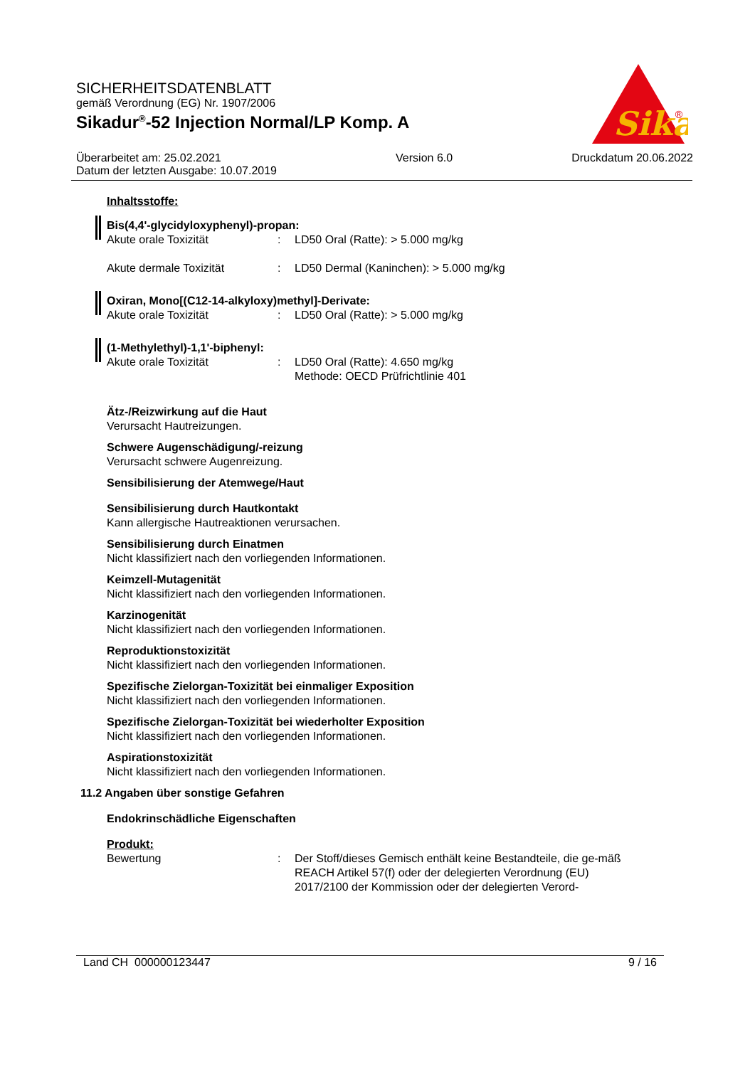SICHERHEITSDATENBLATT
gemäß Verordnung (EG) Nr. 1907/2006
Sikadur<sup>®</sup>-52 Injection Normal/LP Komp. A
Sika
®
Überarbeitet am: 25.02.2021
Datum der letzten Ausgabe: 10.07.2019
Version 6.0 Druckdatum 20.06.2022
Inhaltsstoffe:
Bis(4,4'-glycidyloxyphenyl)-propan:
Akute orale Toxizität : LD50 Oral (Ratte): > 5.000 mg/kg
Akute dermale Toxizität : LD50 Dermal (Kaninchen): > 5.000 mg/kg
Oxiran, Mono[(C12-14-alkyloxy)methyl]-Derivate:
Akute orale Toxizität : LD50 Oral (Ratte): > 5.000 mg/kg
(1-Methylethyl)-1,1'-biphenyl:
Akute orale Toxizität : LD50 Oral (Ratte): 4.650 mg/kg
Methode: OECD Prüfrichtlinie 401
Ätz-/Reizwirkung auf die Haut
Verursacht Hautreizungen.
Schwere Augenschädigung/-reizung
Verursacht schwere Augenreizung.
Sensibilisierung der Atemwege/Haut
Sensibilisierung durch Hautkontakt
Kann allergische Hautreaktionen verursachen.
Sensibilisierung durch Einatmen
Nicht klassifiziert nach den vorliegenden Informationen.
Keimzell-Mutagenität
Nicht klassifiziert nach den vorliegenden Informationen.
Karzinogenität
Nicht klassifiziert nach den vorliegenden Informationen.
Reproduktionstoxizität
Nicht klassifiziert nach den vorliegenden Informationen.
Spezifische Zielorgan-Toxizität bei einmaliger Exposition
Nicht klassifiziert nach den vorliegenden Informationen.
Spezifische Zielorgan-Toxizität bei wiederholter Exposition
Nicht klassifiziert nach den vorliegenden Informationen.
Aspirationstoxizität
Nicht klassifiziert nach den vorliegenden Informationen.
11.2 Angaben über sonstige Gefahren
Endokrinschädliche Eigenschaften
Produkt:
Bewertung : Der Stoff/dieses Gemisch enthält keine Bestandteile, die ge-mäß REACH Artikel 57(f) oder der delegierten Verordnung (EU) 2017/2100 der Kommission oder der delegierten Verord-
Land CH 000000123447 9 / 16